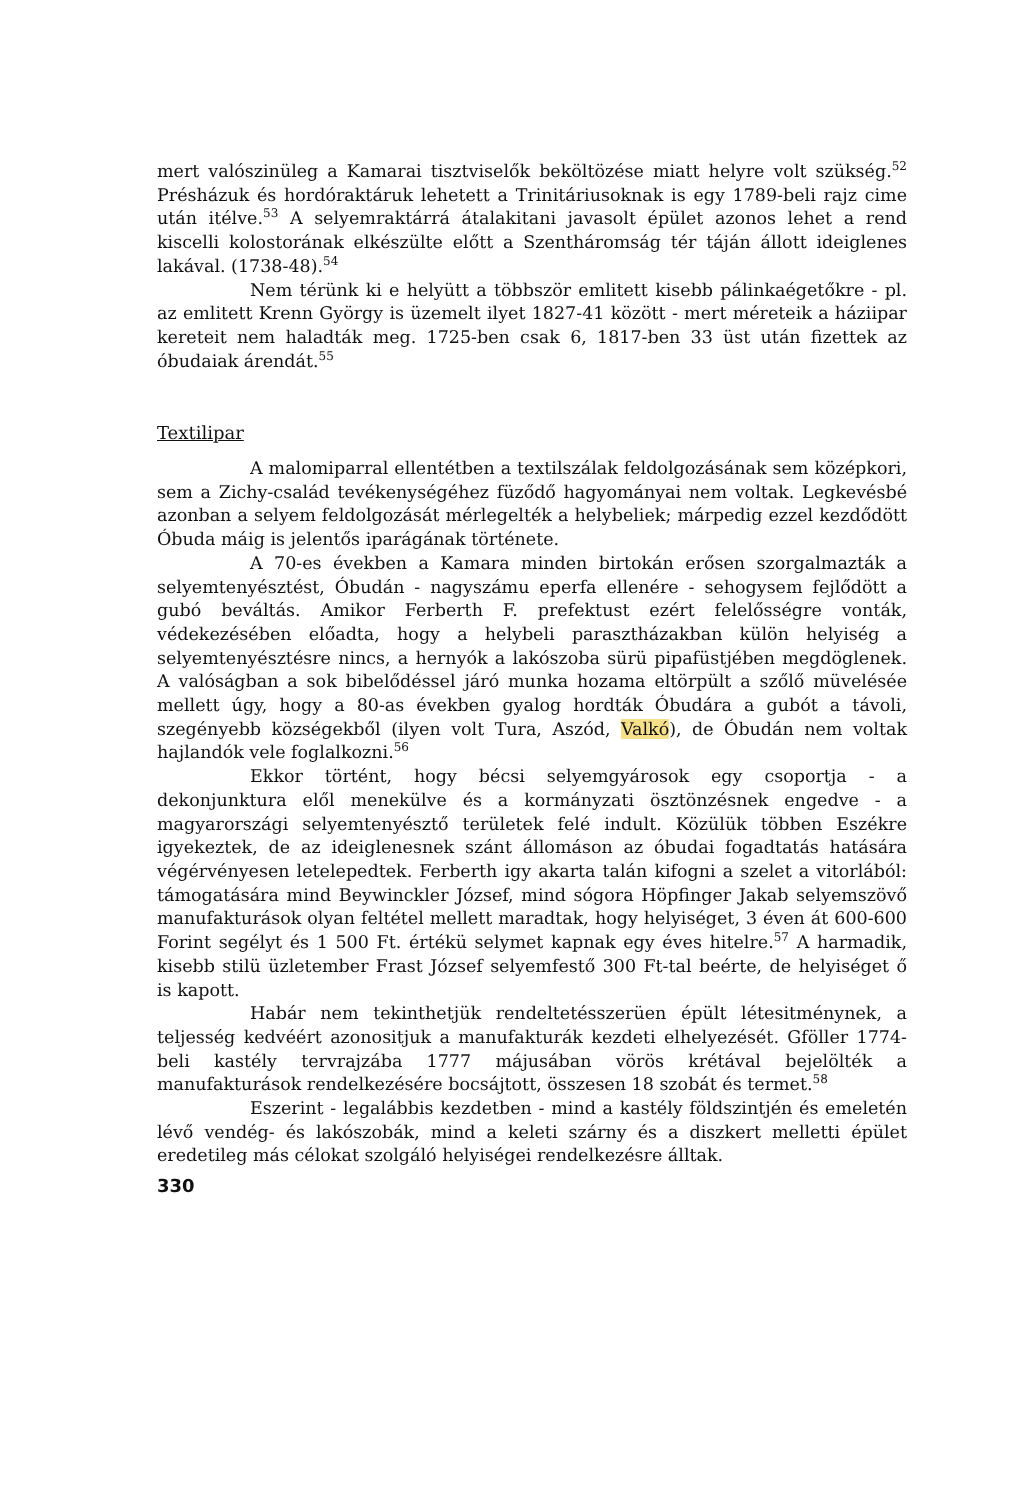mert valószinüleg a Kamarai tisztviselők beköltözése miatt helyre volt szükség.<sup>52</sup> Présházuk és hordóraktáruk lehetett a Trinitáriusoknak is egy 1789-beli rajz cime után itélve.<sup>53</sup> A selyemraktárrá átalakitani javasolt épület azonos lehet a rend kiscelli kolostorának elkészülte előtt a Szentháromság tér táján állott ideiglenes lakával. (1738-48).<sup>54</sup>
Nem térünk ki e helyütt a többször emlitett kisebb pálinkaégetőkre - pl. az emlitett Krenn György is üzemelt ilyet 1827-41 között - mert méreteik a háziipar kereteit nem haladták meg. 1725-ben csak 6, 1817-ben 33 üst után fizettek az óbudaiak árendát.<sup>55</sup>
Textilipar
A malomiparral ellentétben a textilszálak feldolgozásának sem középkori, sem a Zichy-család tevékenységéhez füződő hagyományai nem voltak. Legkevésbé azonban a selyem feldolgozását mérlegelték a helybeliek; márpedig ezzel kezdődött Óbuda máig is jelentős iparágának története.
A 70-es években a Kamara minden birtokán erősen szorgalmazták a selyemtenyésztést, Óbudán - nagyszámu eperfa ellenére - sehogysem fejlődött a gubó beváltás. Amikor Ferberth F. prefektust ezért felelősségre vonták, védekezésében előadta, hogy a helybeli parasztházakban külön helyiség a selyemtenyésztésre nincs, a hernyók a lakószoba sürü pipafüstjében megdöglenek. A valóságban a sok bibelődéssel járó munka hozama eltörpült a szőlő müvelésée mellett úgy, hogy a 80-as években gyalog hordták Óbudára a gubót a távoli, szegényebb községekből (ilyen volt Tura, Aszód, Valkó), de Óbudán nem voltak hajlandók vele foglalkozni.<sup>56</sup>
Ekkor történt, hogy bécsi selyemgyárosok egy csoportja - a dekonjunktura elől menekülve és a kormányzati ösztönzésnek engedve - a magyarországi selyemtenyésztő területek felé indult. Közülük többen Eszékre igyekeztek, de az ideiglenesnek szánt állomáson az óbudai fogadtatás hatására végérvényesen letelepedtek. Ferberth igy akarta talán kifogni a szelet a vitorlából: támogatására mind Beywinckler József, mind sógora Höpfinger Jakab selyemszövő manufakturások olyan feltétel mellett maradtak, hogy helyiséget, 3 éven át 600-600 Forint segélyt és 1 500 Ft. értékü selymet kapnak egy éves hitelre.<sup>57</sup> A harmadik, kisebb stilü üzletember Frast József selyemfestő 300 Ft-tal beérte, de helyiséget ő is kapott.
Habár nem tekinthetjük rendeltetésszerüen épült létesitménynek, a teljesség kedvéért azonositjuk a manufakturák kezdeti elhelyezését. Gföller 1774-beli kastély tervrajzába 1777 májusában vörös krétával bejelölték a manufakturások rendelkezésére bocsájtott, összesen 18 szobát és termet.<sup>58</sup>
Eszerint - legalábbis kezdetben - mind a kastély földszintjén és emeletén lévő vendég- és lakószobák, mind a keleti szárny és a diszkert melletti épület eredetileg más célokat szolgáló helyiségei rendelkezésre álltak.
330